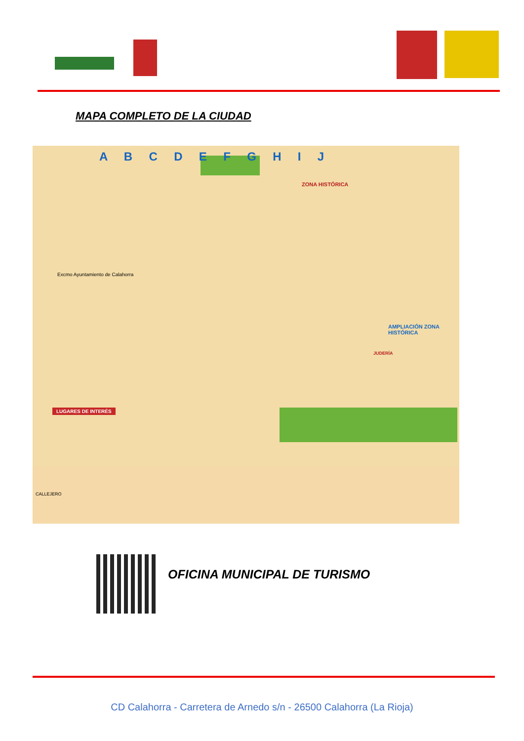MAPA COMPLETO DE LA CIUDAD
A B C D E F G H I J
ZONA HISTÓRICA
Excmo Ayuntamiento de Calahorra
LUGARES DE INTERÉS
JUDERÍA
AMPLIACIÓN ZONA HISTÓRICA
CALLEJERO
OFICINA MUNICIPAL DE TURISMO
CD Calahorra - Carretera de Arnedo s/n - 26500 Calahorra (La Rioja)